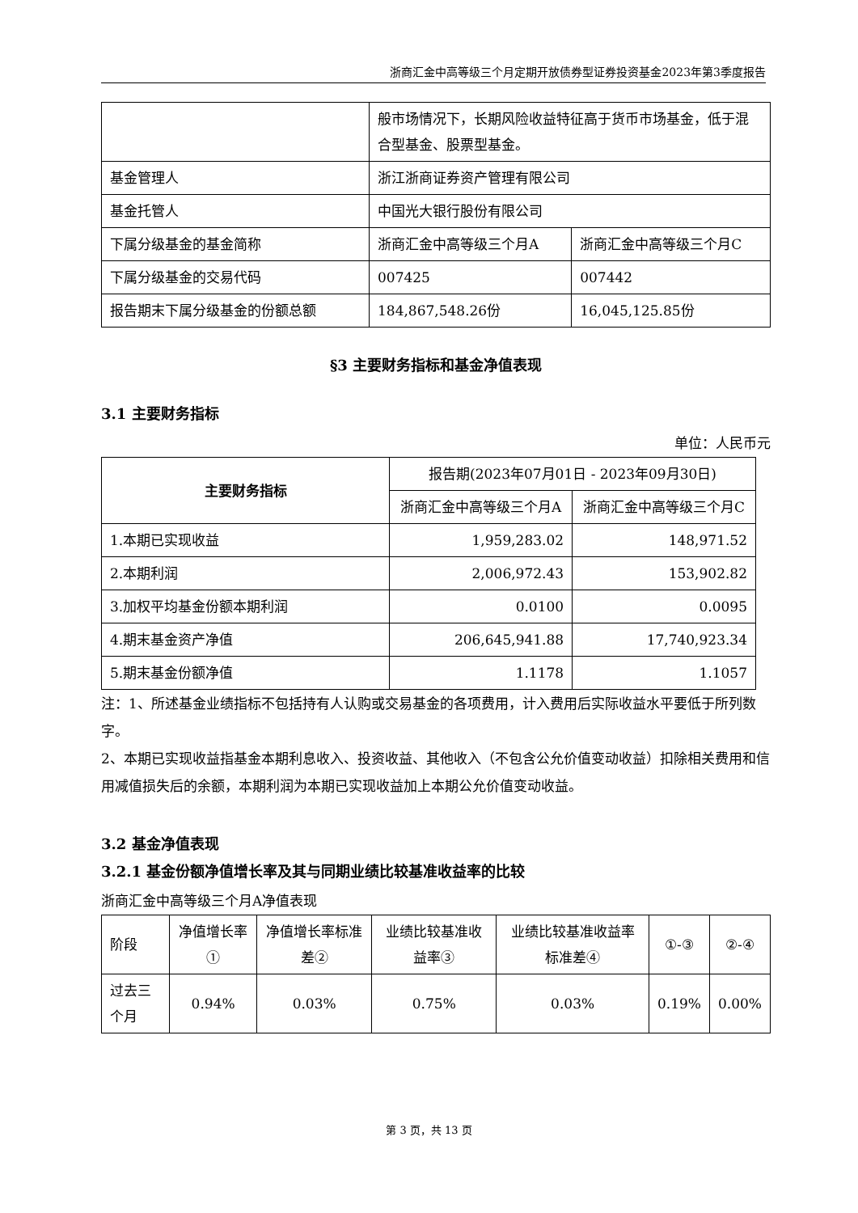浙商汇金中高等级三个月定期开放债券型证券投资基金2023年第3季度报告
| | 般市场情况下，长期风险收益特征高于货币市场基金，低于混合型基金、股票型基金。 | |
| 基金管理人 | 浙江浙商证券资产管理有限公司 | |
| 基金托管人 | 中国光大银行股份有限公司 | |
| 下属分级基金的基金简称 | 浙商汇金中高等级三个月A | 浙商汇金中高等级三个月C |
| 下属分级基金的交易代码 | 007425 | 007442 |
| 报告期末下属分级基金的份额总额 | 184,867,548.26份 | 16,045,125.85份 |
§3 主要财务指标和基金净值表现
3.1 主要财务指标
单位：人民币元
| 主要财务指标 | 报告期(2023年07月01日 - 2023年09月30日) | |
| --- | --- | --- |
| | 浙商汇金中高等级三个月A | 浙商汇金中高等级三个月C |
| 1.本期已实现收益 | 1,959,283.02 | 148,971.52 |
| 2.本期利润 | 2,006,972.43 | 153,902.82 |
| 3.加权平均基金份额本期利润 | 0.0100 | 0.0095 |
| 4.期末基金资产净值 | 206,645,941.88 | 17,740,923.34 |
| 5.期末基金份额净值 | 1.1178 | 1.1057 |
注：1、所述基金业绩指标不包括持有人认购或交易基金的各项费用，计入费用后实际收益水平要低于所列数字。
2、本期已实现收益指基金本期利息收入、投资收益、其他收入（不包含公允价值变动收益）扣除相关费用和信用减值损失后的余额，本期利润为本期已实现收益加上本期公允价值变动收益。
3.2 基金净值表现
3.2.1 基金份额净值增长率及其与同期业绩比较基准收益率的比较
浙商汇金中高等级三个月A净值表现
| 阶段 | 净值增长率① | 净值增长率标准差② | 业绩比较基准收益率③ | 业绩比较基准收益率标准差④ | ①-③ | ②-④ |
| 过去三个月 | 0.94% | 0.03% | 0.75% | 0.03% | 0.19% | 0.00% |
第 3 页，共 13 页